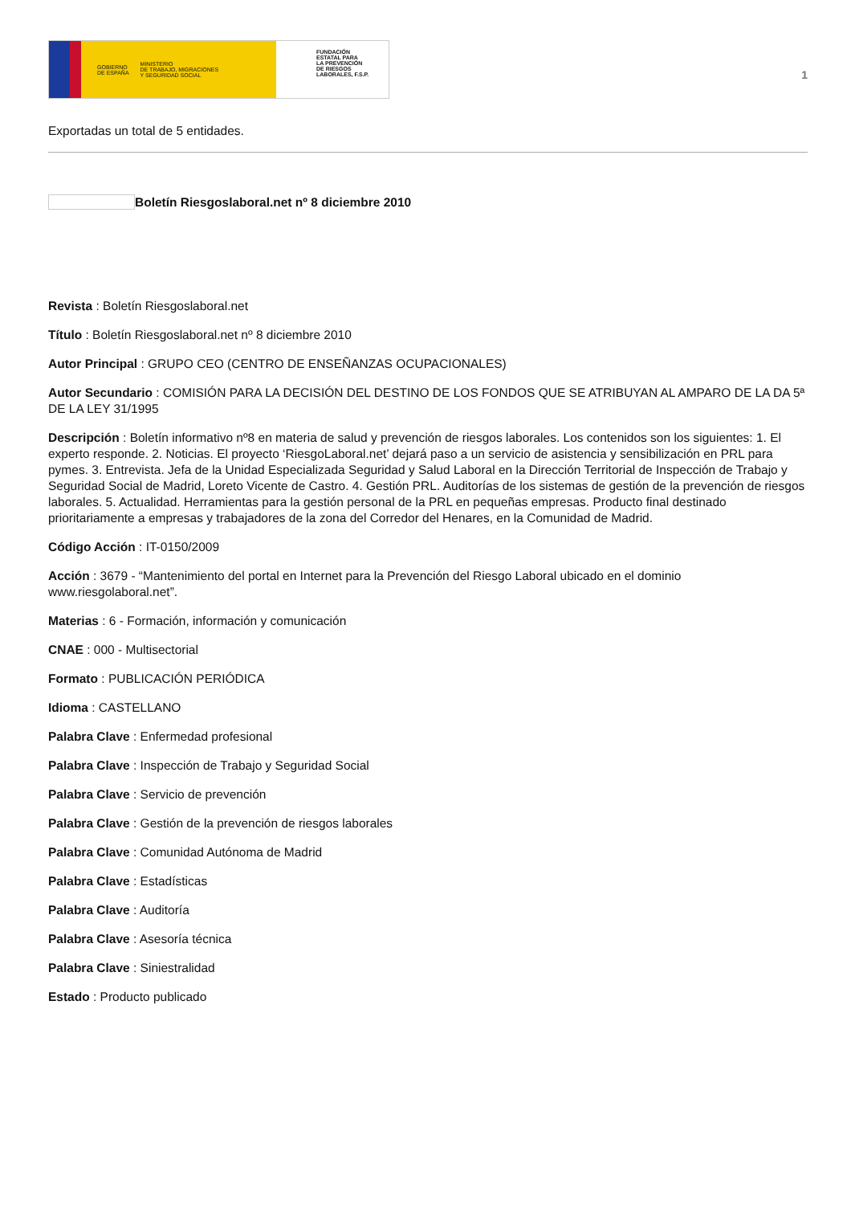GOBIERNO
DE ESPAÑA MINISTERIO
DE TRABAJO, MIGRACIONES
Y SEGURIDAD SOCIAL
FUNDACIÓN
ESTATAL PARA
LA PREVENCIÓN
DE RIESGOS
LABORALES, F.S.P.
1
Exportadas un total de 5 entidades.
Boletín Riesgoslaboral.net nº 8 diciembre 2010
Revista : Boletín Riesgoslaboral.net
Título : Boletín Riesgoslaboral.net nº 8 diciembre 2010
Autor Principal : GRUPO CEO (CENTRO DE ENSEÑANZAS OCUPACIONALES)
Autor Secundario : COMISIÓN PARA LA DECISIÓN DEL DESTINO DE LOS FONDOS QUE SE ATRIBUYAN AL AMPARO DE LA DA 5ª DE LA LEY 31/1995
Descripción : Boletín informativo nº8 en materia de salud y prevención de riesgos laborales. Los contenidos son los siguientes: 1. El experto responde. 2. Noticias. El proyecto ‘RiesgoLaboral.net’ dejará paso a un servicio de asistencia y sensibilización en PRL para pymes. 3. Entrevista. Jefa de la Unidad Especializada Seguridad y Salud Laboral en la Dirección Territorial de Inspección de Trabajo y Seguridad Social de Madrid, Loreto Vicente de Castro. 4. Gestión PRL. Auditorías de los sistemas de gestión de la prevención de riesgos laborales. 5. Actualidad. Herramientas para la gestión personal de la PRL en pequeñas empresas. Producto final destinado prioritariamente a empresas y trabajadores de la zona del Corredor del Henares, en la Comunidad de Madrid.
Código Acción : IT-0150/2009
Acción : 3679 - “Mantenimiento del portal en Internet para la Prevención del Riesgo Laboral ubicado en el dominio www.riesgolaboral.net”.
Materias : 6 - Formación, información y comunicación
CNAE : 000 - Multisectorial
Formato : PUBLICACIÓN PERIÓDICA
Idioma : CASTELLANO
Palabra Clave : Enfermedad profesional
Palabra Clave : Inspección de Trabajo y Seguridad Social
Palabra Clave : Servicio de prevención
Palabra Clave : Gestión de la prevención de riesgos laborales
Palabra Clave : Comunidad Autónoma de Madrid
Palabra Clave : Estadísticas
Palabra Clave : Auditoría
Palabra Clave : Asesoría técnica
Palabra Clave : Siniestralidad
Estado : Producto publicado